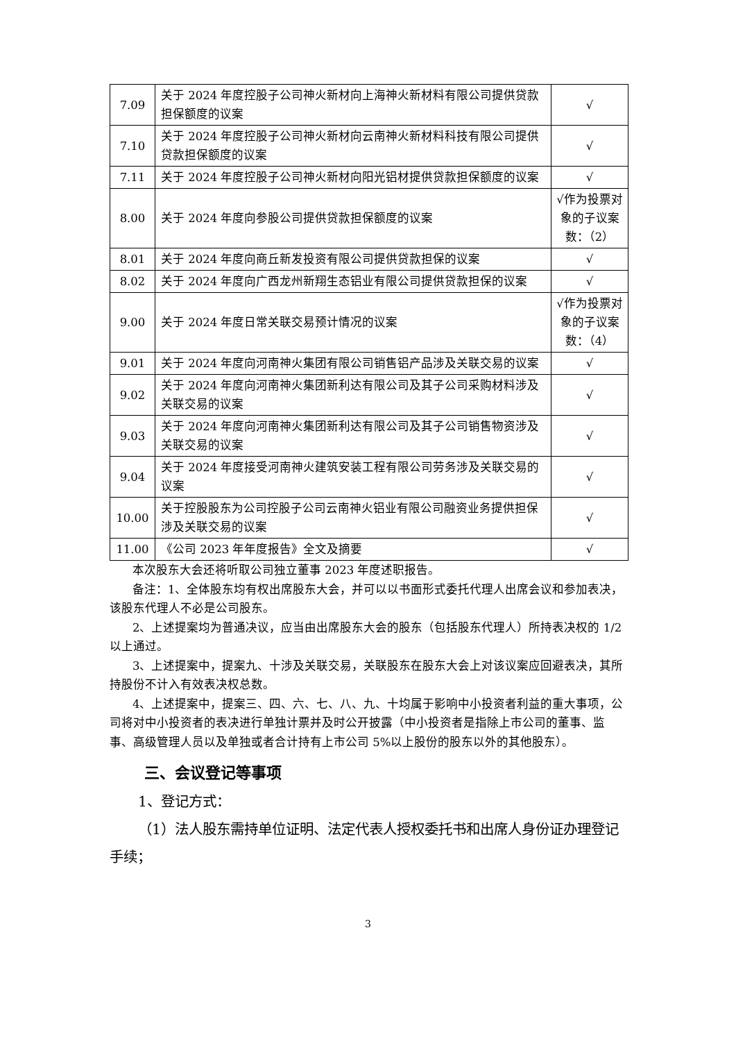| 7.09 | 关于 2024 年度控股子公司神火新材向上海神火新材料有限公司提供贷款担保额度的议案 | √ |
| 7.10 | 关于 2024 年度控股子公司神火新材向云南神火新材料科技有限公司提供贷款担保额度的议案 | √ |
| 7.11 | 关于 2024 年度控股子公司神火新材向阳光铝材提供贷款担保额度的议案 | √ |
| 8.00 | 关于 2024 年度向参股公司提供贷款担保额度的议案 | √作为投票对象的子议案数：（2） |
| 8.01 | 关于 2024 年度向商丘新发投资有限公司提供贷款担保的议案 | √ |
| 8.02 | 关于 2024 年度向广西龙州新翔生态铝业有限公司提供贷款担保的议案 | √ |
| 9.00 | 关于 2024 年度日常关联交易预计情况的议案 | √作为投票对象的子议案数：（4） |
| 9.01 | 关于 2024 年度向河南神火集团有限公司销售铝产品涉及关联交易的议案 | √ |
| 9.02 | 关于 2024 年度向河南神火集团新利达有限公司及其子公司采购材料涉及关联交易的议案 | √ |
| 9.03 | 关于 2024 年度向河南神火集团新利达有限公司及其子公司销售物资涉及关联交易的议案 | √ |
| 9.04 | 关于 2024 年度接受河南神火建筑安装工程有限公司劳务涉及关联交易的议案 | √ |
| 10.00 | 关于控股股东为公司控股子公司云南神火铝业有限公司融资业务提供担保涉及关联交易的议案 | √ |
| 11.00 | 《公司 2023 年年度报告》全文及摘要 | √ |
本次股东大会还将听取公司独立董事 2023 年度述职报告。
备注：1、全体股东均有权出席股东大会，并可以以书面形式委托代理人出席会议和参加表决，该股东代理人不必是公司股东。
2、上述提案均为普通决议，应当由出席股东大会的股东（包括股东代理人）所持表决权的 1/2 以上通过。
3、上述提案中，提案九、十涉及关联交易，关联股东在股东大会上对该议案应回避表决，其所持股份不计入有效表决权总数。
4、上述提案中，提案三、四、六、七、八、九、十均属于影响中小投资者利益的重大事项，公司将对中小投资者的表决进行单独计票并及时公开披露（中小投资者是指除上市公司的董事、监事、高级管理人员以及单独或者合计持有上市公司 5%以上股份的股东以外的其他股东）。
三、会议登记等事项
1、登记方式：
（1）法人股东需持单位证明、法定代表人授权委托书和出席人身份证办理登记手续；
3